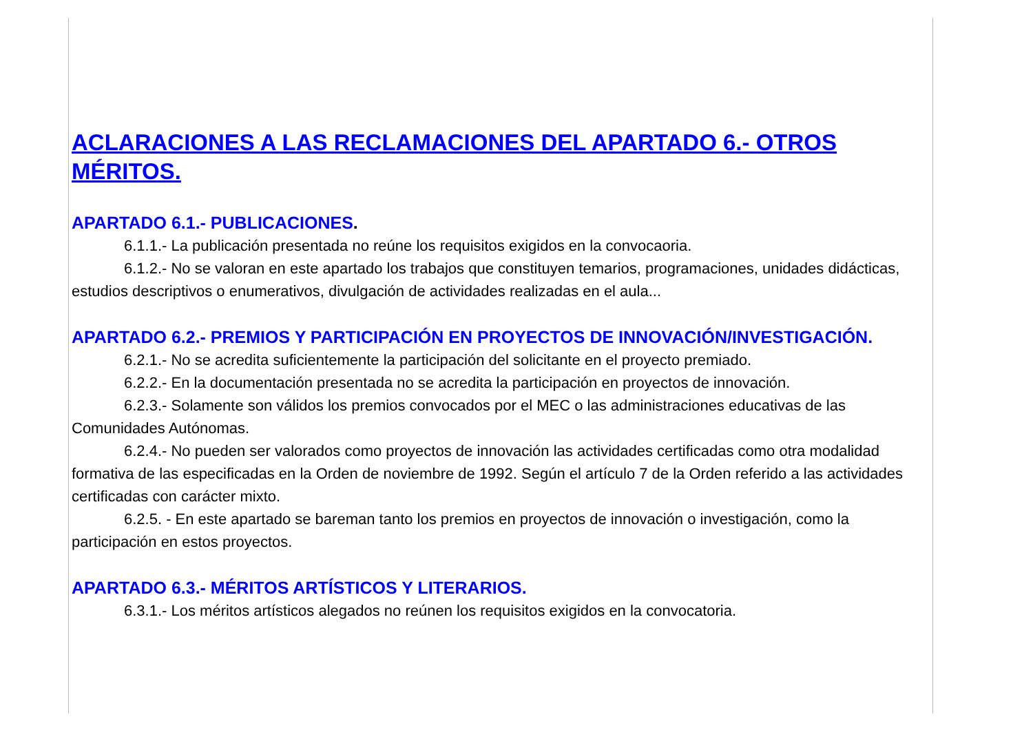ACLARACIONES A LAS RECLAMACIONES DEL APARTADO 6.- OTROS MÉRITOS.
APARTADO 6.1.- PUBLICACIONES.
6.1.1.- La publicación presentada no reúne los requisitos exigidos en la convocaoria.
6.1.2.- No se valoran en este apartado los trabajos que constituyen temarios, programaciones, unidades didácticas, estudios descriptivos o enumerativos, divulgación de actividades realizadas en el aula...
APARTADO 6.2.- PREMIOS Y PARTICIPACIÓN EN PROYECTOS DE INNOVACIÓN/INVESTIGACIÓN.
6.2.1.- No se acredita suficientemente la participación del solicitante en el proyecto premiado.
6.2.2.- En la documentación presentada no se acredita la participación en proyectos de innovación.
6.2.3.- Solamente son válidos los premios convocados por el MEC o las administraciones educativas de las Comunidades Autónomas.
6.2.4.- No pueden ser valorados como proyectos de innovación las actividades certificadas como otra modalidad formativa de las especificadas en la Orden de noviembre de 1992. Según el artículo 7 de la Orden referido a las actividades certificadas con carácter mixto.
6.2.5. - En este apartado se bareman tanto los premios en proyectos de innovación o investigación, como la participación en estos proyectos.
APARTADO 6.3.- MÉRITOS ARTÍSTICOS Y LITERARIOS.
6.3.1.- Los méritos artísticos alegados no reúnen los requisitos exigidos en la convocatoria.